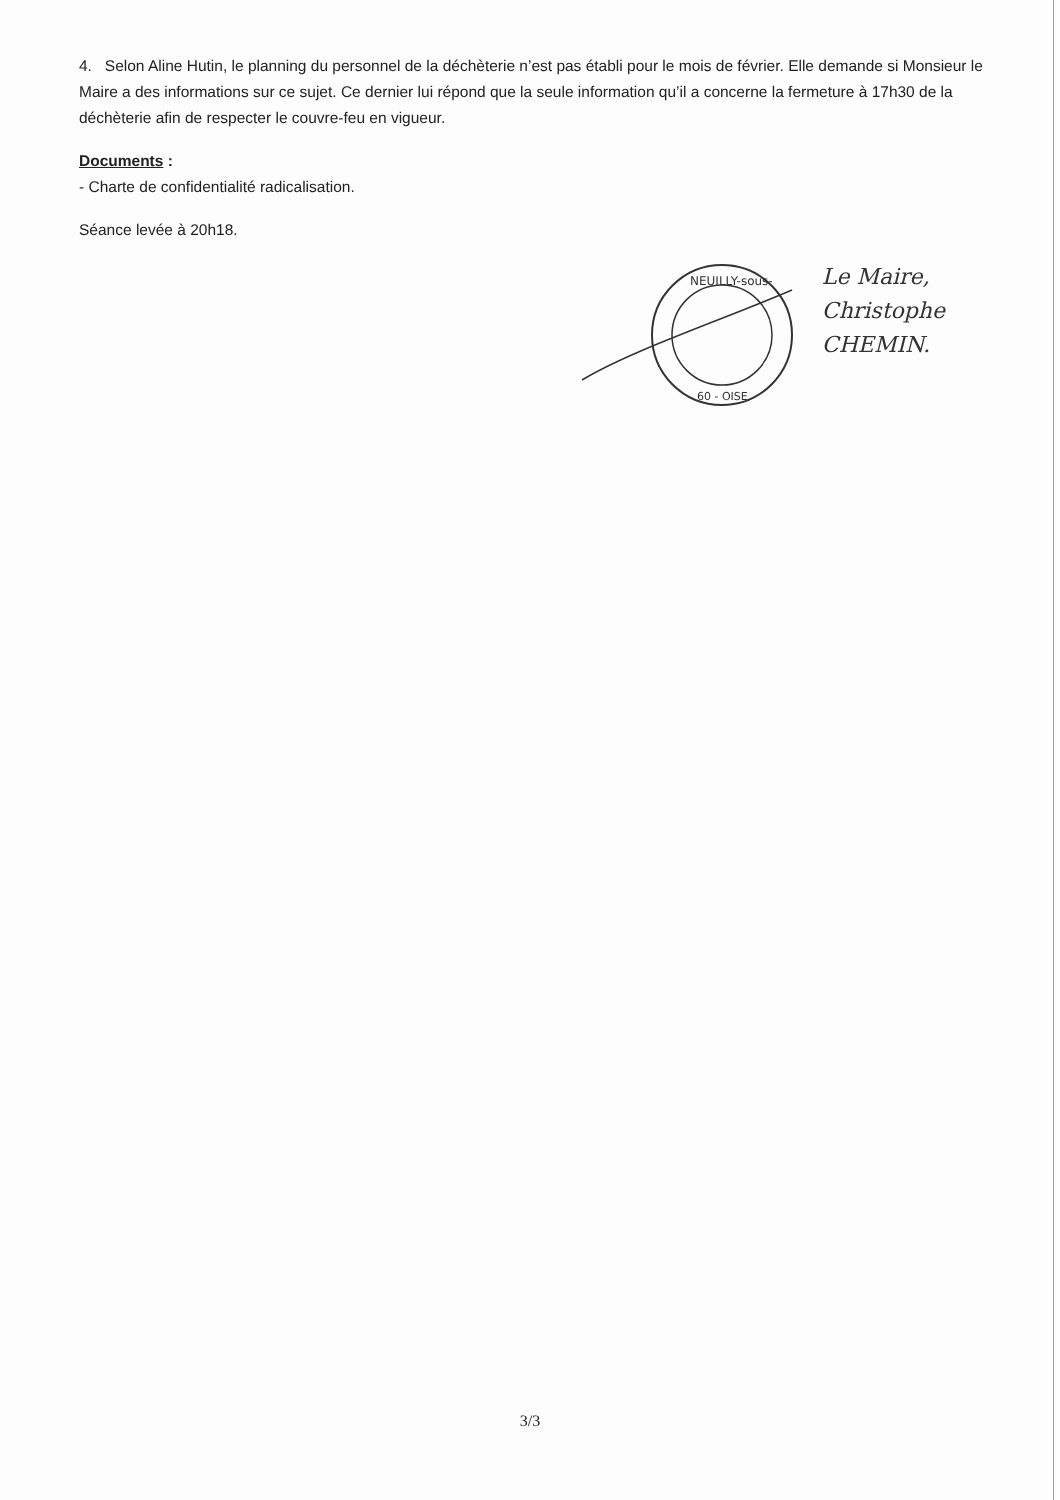4. Selon Aline Hutin, le planning du personnel de la déchèterie n’est pas établi pour le mois de février. Elle demande si Monsieur le Maire a des informations sur ce sujet. Ce dernier lui répond que la seule information qu’il a concerne la fermeture à 17h30 de la déchèterie afin de respecter le couvre-feu en vigueur.
Documents :
- Charte de confidentialité radicalisation.
Séance levée à 20h18.
NEUILLY-sous-
60 - OISE
Le Maire,
Christophe
CHEMIN.
3/3